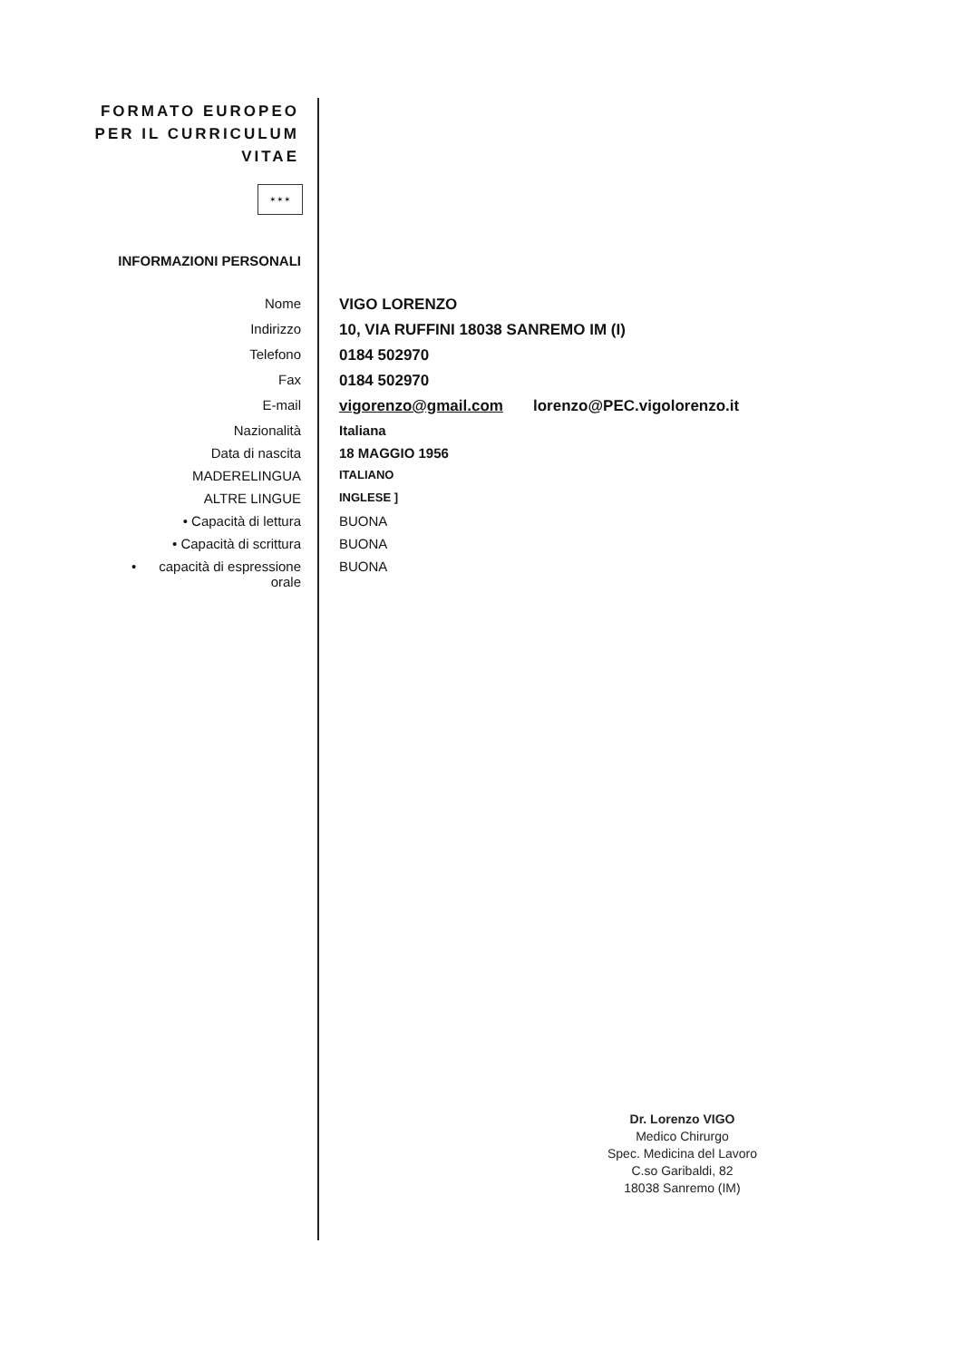FORMATO EUROPEO
PER IL CURRICULUM
VITAE
✶✶✶
INFORMAZIONI PERSONALI
Nome VIGO LORENZO
Indirizzo 10, VIA RUFFINI 18038 SANREMO IM (I)
Telefono 0184 502970
Fax 0184 502970
E-mail vigorenzo@gmail.com lorenzo@PEC.vigolorenzo.it
Nazionalità Italiana
Data di nascita 18 MAGGIO 1956
MADERELINGUA
ITALIANO
ALTRE LINGUE
INGLESE ]
• Capacità di lettura BUONA
• Capacità di scrittura BUONA
• capacità di espressione
orale
BUONA
Dr. Lorenzo VIGO
Medico Chirurgo
Spec. Medicina del Lavoro
C.so Garibaldi, 82
18038 Sanremo (IM)